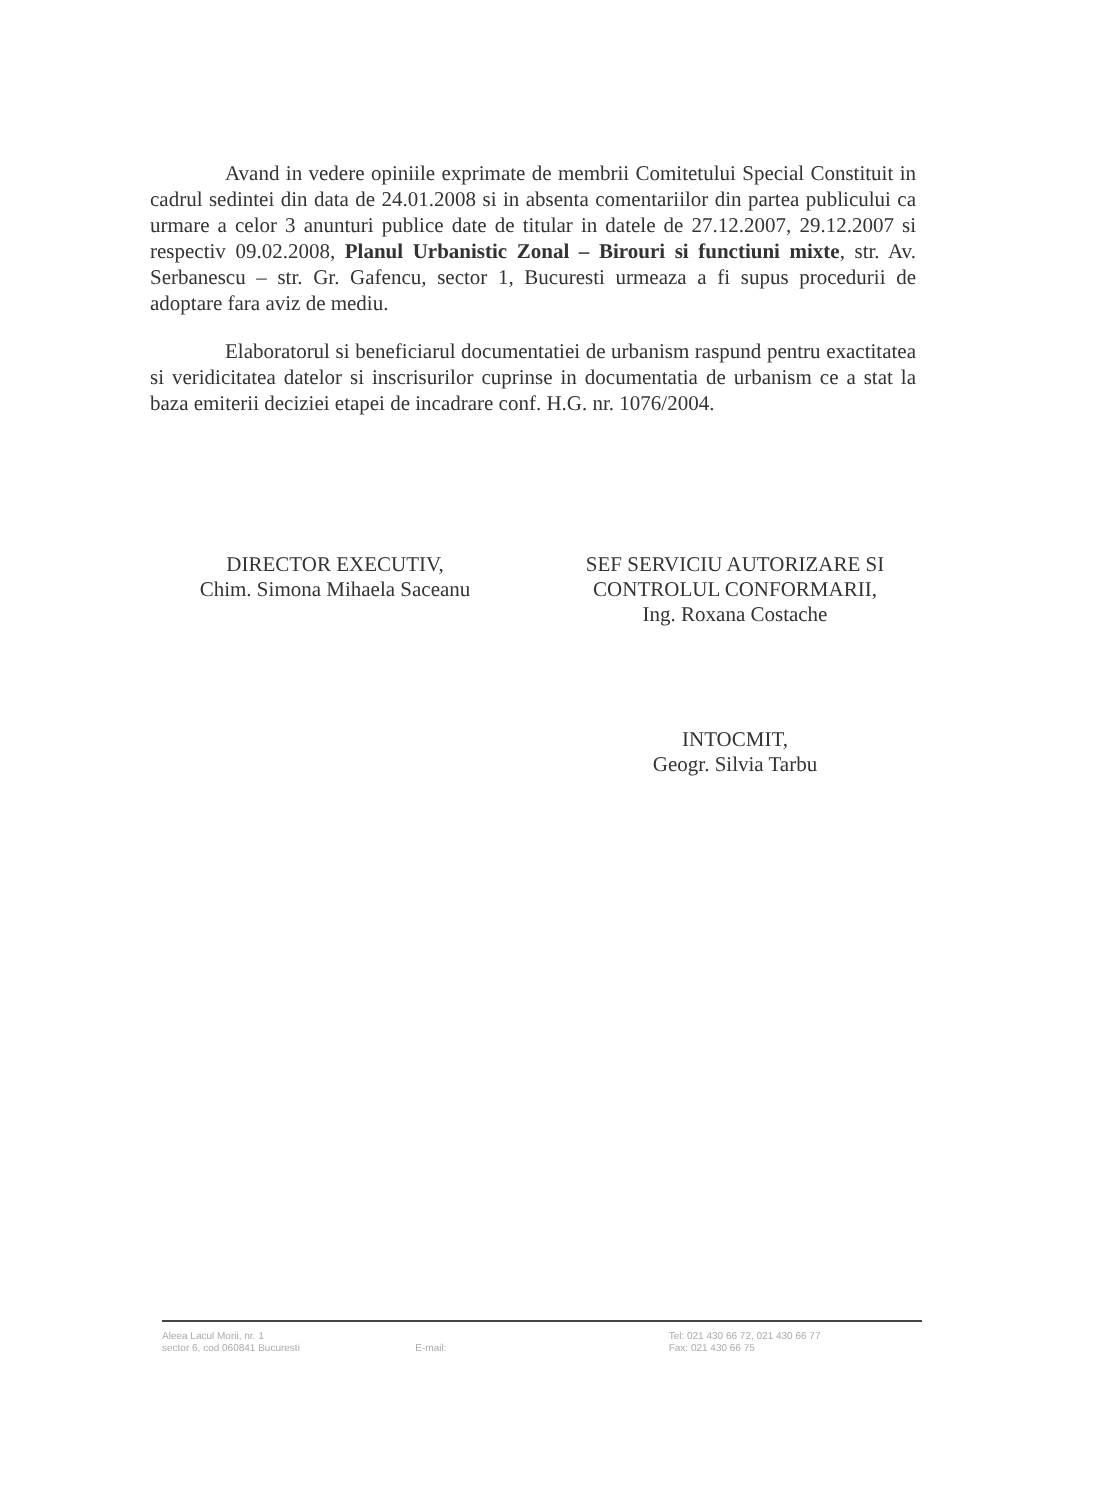Avand in vedere opiniile exprimate de membrii Comitetului Special Constituit in cadrul sedintei din data de 24.01.2008 si in absenta comentariilor din partea publicului ca urmare a celor 3 anunturi publice date de titular in datele de 27.12.2007, 29.12.2007 si respectiv 09.02.2008, Planul Urbanistic Zonal – Birouri si functiuni mixte, str. Av. Serbanescu – str. Gr. Gafencu, sector 1, Bucuresti urmeaza a fi supus procedurii de adoptare fara aviz de mediu.
Elaboratorul si beneficiarul documentatiei de urbanism raspund pentru exactitatea si veridicitatea datelor si inscrisurilor cuprinse in documentatia de urbanism ce a stat la baza emiterii deciziei etapei de incadrare conf. H.G. nr. 1076/2004.
DIRECTOR EXECUTIV,
Chim. Simona Mihaela Saceanu
SEF SERVICIU AUTORIZARE SI CONTROLUL CONFORMARII,
Ing. Roxana Costache
INTOCMIT,
Geogr. Silvia Tarbu
Aleea Lacul Morii, nr. 1
sector 6, cod 060841 Bucuresti
E-mail: Tel: 021 430 66 72, 021 430 66 77
Fax: 021 430 66 75